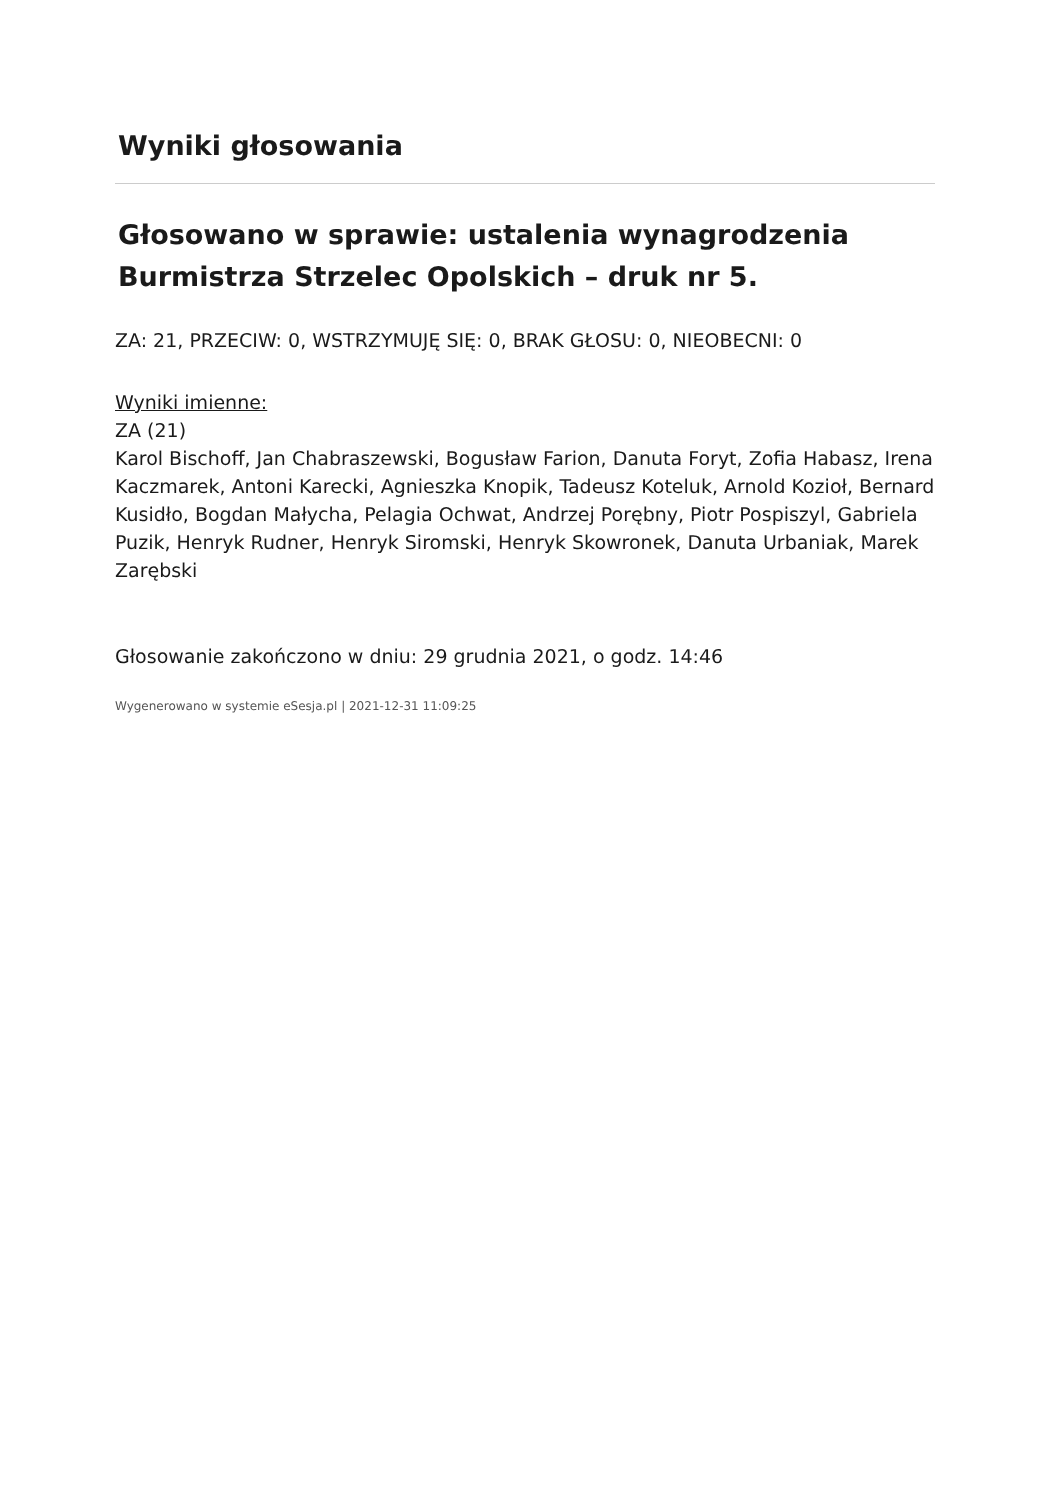Wyniki głosowania
Głosowano w sprawie: ustalenia wynagrodzenia Burmistrza Strzelec Opolskich – druk nr 5.
ZA: 21, PRZECIW: 0, WSTRZYMUJĘ SIĘ: 0, BRAK GŁOSU: 0, NIEOBECNI: 0
Wyniki imienne:
ZA (21)
Karol Bischoff, Jan Chabraszewski, Bogusław Farion, Danuta Foryt, Zofia Habasz, Irena Kaczmarek, Antoni Karecki, Agnieszka Knopik, Tadeusz Koteluk, Arnold Kozioł, Bernard Kusidło, Bogdan Małycha, Pelagia Ochwat, Andrzej Porębny, Piotr Pospiszyl, Gabriela Puzik, Henryk Rudner, Henryk Siromski, Henryk Skowronek, Danuta Urbaniak, Marek Zarębski
Głosowanie zakończono w dniu: 29 grudnia 2021, o godz. 14:46
Wygenerowano w systemie eSesja.pl | 2021-12-31 11:09:25